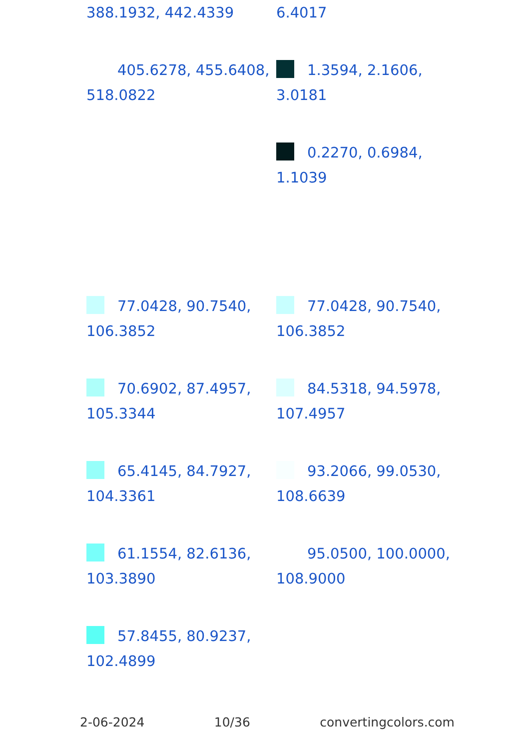388.1932, 442.4339 6.4017
405.6278, 455.6408, 518.0822
1.3594, 2.1606, 3.0181
0.2270, 0.6984, 1.1039
77.0428, 90.7540, 106.3852
77.0428, 90.7540, 106.3852
70.6902, 87.4957, 105.3344
84.5318, 94.5978, 107.4957
65.4145, 84.7927, 104.3361
93.2066, 99.0530, 108.6639
61.1554, 82.6136, 103.3890
95.0500, 100.0000, 108.9000
57.8455, 80.9237, 102.4899
2-06-2024 10/36 convertingcolors.com